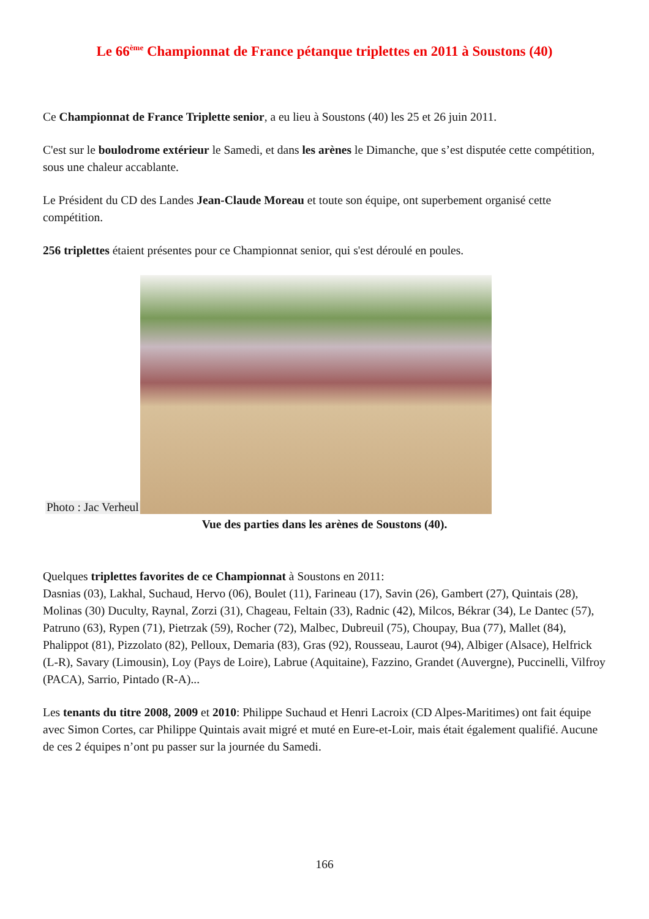Le 66<sup>ème</sup> Championnat de France pétanque triplettes en 2011 à Soustons (40)
Ce Championnat de France Triplette senior, a eu lieu à Soustons (40) les 25 et 26 juin 2011.
C'est sur le boulodrome extérieur le Samedi, et dans les arènes le Dimanche, que s’est disputée cette compétition, sous une chaleur accablante.
Le Président du CD des Landes Jean-Claude Moreau et toute son équipe, ont superbement organisé cette compétition.
256 triplettes étaient présentes pour ce Championnat senior, qui s'est déroulé en poules.
Photo : Jac Verheul
Vue des parties dans les arènes de Soustons (40).
Quelques triplettes favorites de ce Championnat à Soustons en 2011:
Dasnias (03), Lakhal, Suchaud, Hervo (06), Boulet (11), Farineau (17), Savin (26), Gambert (27), Quintais (28), Molinas (30) Duculty, Raynal, Zorzi (31), Chageau, Feltain (33), Radnic (42), Milcos, Békrar (34), Le Dantec (57), Patruno (63), Rypen (71), Pietrzak (59), Rocher (72), Malbec, Dubreuil (75), Choupay, Bua (77), Mallet (84), Phalippot (81), Pizzolato (82), Pelloux, Demaria (83), Gras (92), Rousseau, Laurot (94), Albiger (Alsace), Helfrick (L-R), Savary (Limousin), Loy (Pays de Loire), Labrue (Aquitaine), Fazzino, Grandet (Auvergne), Puccinelli, Vilfroy (PACA), Sarrio, Pintado (R-A)...
Les tenants du titre 2008, 2009 et 2010: Philippe Suchaud et Henri Lacroix (CD Alpes-Maritimes) ont fait équipe avec Simon Cortes, car Philippe Quintais avait migré et muté en Eure-et-Loir, mais était également qualifié. Aucune de ces 2 équipes n’ont pu passer sur la journée du Samedi.
166